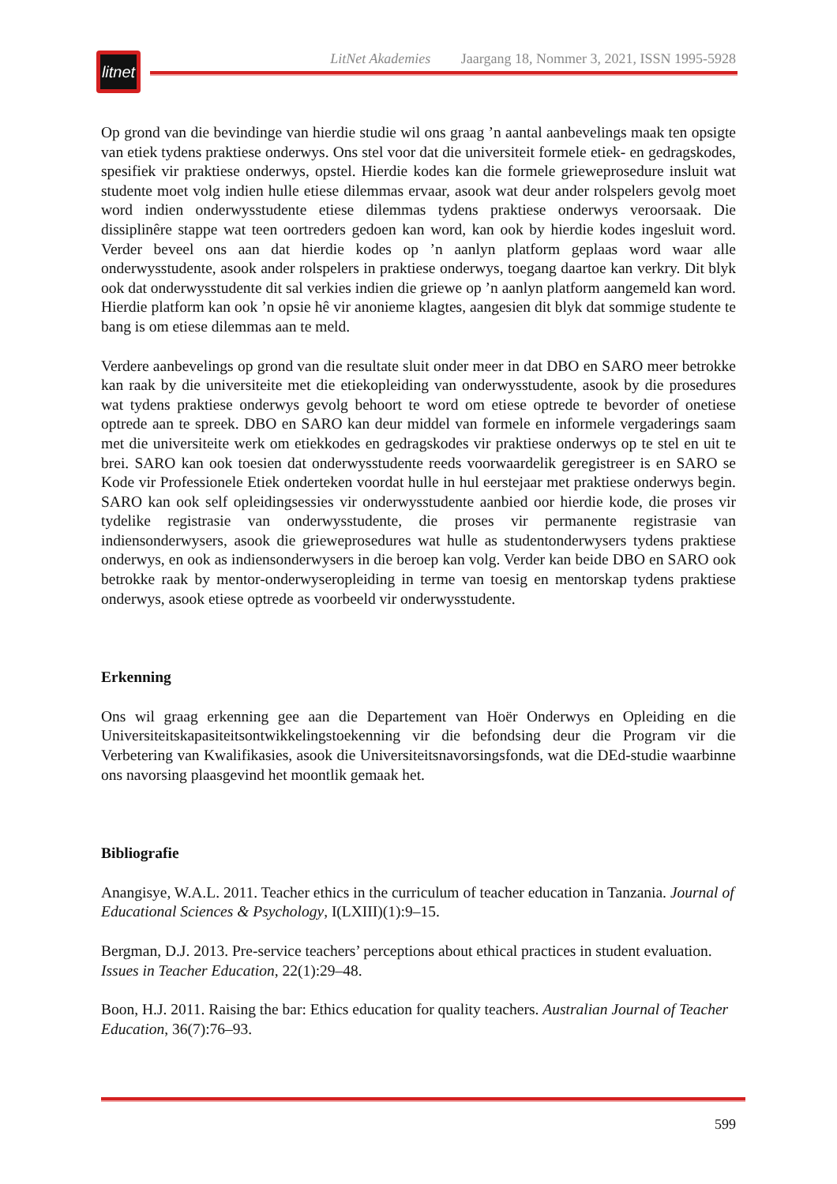litnet
LitNet Akademies Jaargang 18, Nommer 3, 2021, ISSN 1995-5928
Op grond van die bevindinge van hierdie studie wil ons graag ’n aantal aanbevelings maak ten opsigte van etiek tydens praktiese onderwys. Ons stel voor dat die universiteit formele etiek- en gedragskodes, spesifiek vir praktiese onderwys, opstel. Hierdie kodes kan die formele grieweprosedure insluit wat studente moet volg indien hulle etiese dilemmas ervaar, asook wat deur ander rolspelers gevolg moet word indien onderwysstudente etiese dilemmas tydens praktiese onderwys veroorsaak. Die dissiplinêre stappe wat teen oortreders gedoen kan word, kan ook by hierdie kodes ingesluit word. Verder beveel ons aan dat hierdie kodes op ’n aanlyn platform geplaas word waar alle onderwysstudente, asook ander rolspelers in praktiese onderwys, toegang daartoe kan verkry. Dit blyk ook dat onderwysstudente dit sal verkies indien die griewe op ’n aanlyn platform aangemeld kan word. Hierdie platform kan ook ’n opsie hê vir anonieme klagtes, aangesien dit blyk dat sommige studente te bang is om etiese dilemmas aan te meld.
Verdere aanbevelings op grond van die resultate sluit onder meer in dat DBO en SARO meer betrokke kan raak by die universiteite met die etiekopleiding van onderwysstudente, asook by die prosedures wat tydens praktiese onderwys gevolg behoort te word om etiese optrede te bevorder of onetiese optrede aan te spreek. DBO en SARO kan deur middel van formele en informele vergaderings saam met die universiteite werk om etiekkodes en gedragskodes vir praktiese onderwys op te stel en uit te brei. SARO kan ook toesien dat onderwysstudente reeds voorwaardelik geregistreer is en SARO se Kode vir Professionele Etiek onderteken voordat hulle in hul eerstejaar met praktiese onderwys begin. SARO kan ook self opleidingsessies vir onderwysstudente aanbied oor hierdie kode, die proses vir tydelike registrasie van onderwysstudente, die proses vir permanente registrasie van indiensonderwysers, asook die grieweprosedures wat hulle as studentonderwysers tydens praktiese onderwys, en ook as indiensonderwysers in die beroep kan volg. Verder kan beide DBO en SARO ook betrokke raak by mentor-onderwyseropleiding in terme van toesig en mentorskap tydens praktiese onderwys, asook etiese optrede as voorbeeld vir onderwysstudente.
Erkenning
Ons wil graag erkenning gee aan die Departement van Hoër Onderwys en Opleiding en die Universiteitskapasiteitsontwikkelingstoekenning vir die befondsing deur die Program vir die Verbetering van Kwalifikasies, asook die Universiteitsnavorsingsfonds, wat die DEd-studie waarbinne ons navorsing plaasgevind het moontlik gemaak het.
Bibliografie
Anangisye, W.A.L. 2011. Teacher ethics in the curriculum of teacher education in Tanzania. Journal of Educational Sciences & Psychology, I(LXIII)(1):9–15.
Bergman, D.J. 2013. Pre-service teachers’ perceptions about ethical practices in student evaluation. Issues in Teacher Education, 22(1):29–48.
Boon, H.J. 2011. Raising the bar: Ethics education for quality teachers. Australian Journal of Teacher Education, 36(7):76–93.
599